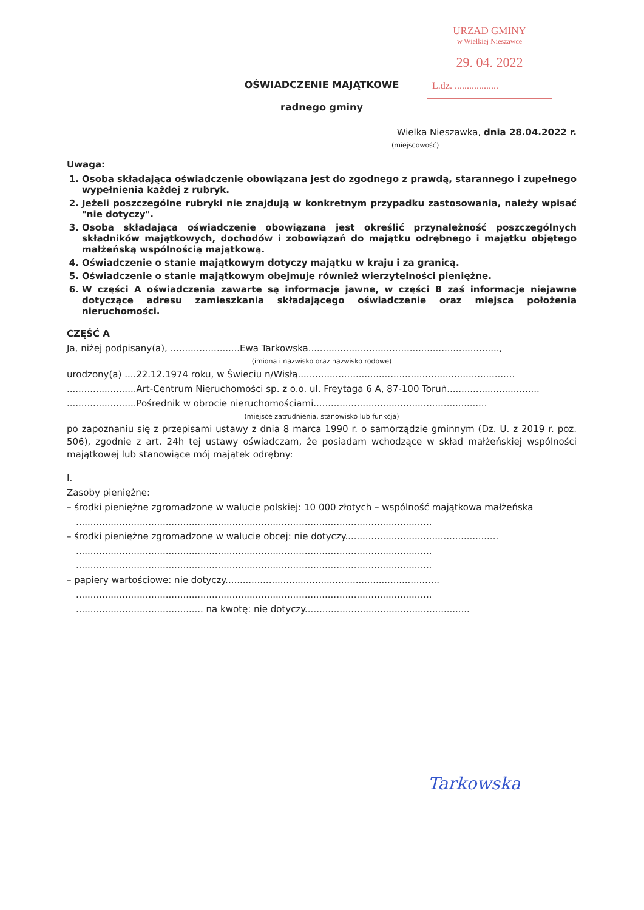URZAD GMINY
w Wielkiej Nieszawce
29. 04. 2022
L.dz. ..................
OŚWIADCZENIE MAJĄTKOWE
radnego gminy
Wielka Nieszawka, dnia 28.04.2022 r.
(miejscowość)
Uwaga:
1. Osoba składająca oświadczenie obowiązana jest do zgodnego z prawdą, starannego i zupełnego wypełnienia każdej z rubryk.
2. Jeżeli poszczególne rubryki nie znajdują w konkretnym przypadku zastosowania, należy wpisać "nie dotyczy".
3. Osoba składająca oświadczenie obowiązana jest określić przynależność poszczególnych składników majątkowych, dochodów i zobowiązań do majątku odrębnego i majątku objętego małżeńską wspólnością majątkową.
4. Oświadczenie o stanie majątkowym dotyczy majątku w kraju i za granicą.
5. Oświadczenie o stanie majątkowym obejmuje również wierzytelności pieniężne.
6. W części A oświadczenia zawarte są informacje jawne, w części B zaś informacje niejawne dotyczące adresu zamieszkania składającego oświadczenie oraz miejsca położenia nieruchomości.
CZĘŚĆ A
Ja, niżej podpisany(a), ........................Ewa Tarkowska..................................................................,
(imiona i nazwisko oraz nazwisko rodowe)
urodzony(a) ....22.12.1974 roku, w Świeciu n/Wisłą...........................................................................
........................Art-Centrum Nieruchomości sp. z o.o. ul. Freytaga 6 A, 87-100 Toruń................................
........................Pośrednik w obrocie nieruchomościami............................................................
(miejsce zatrudnienia, stanowisko lub funkcja)
po zapoznaniu się z przepisami ustawy z dnia 8 marca 1990 r. o samorządzie gminnym (Dz. U. z 2019 r. poz. 506), zgodnie z art. 24h tej ustawy oświadczam, że posiadam wchodzące w skład małżeńskiej wspólności majątkowej lub stanowiące mój majątek odrębny:
I.
Zasoby pieniężne:
– środki pieniężne zgromadzone w walucie polskiej: 10 000 złotych – wspólność majątkowa małżeńska
...........................................................................................................................
– środki pieniężne zgromadzone w walucie obcej: nie dotyczy.....................................................
...........................................................................................................................
...........................................................................................................................
– papiery wartościowe: nie dotyczy..........................................................................
...........................................................................................................................
............................................ na kwotę: nie dotyczy.........................................................
Tarkowska